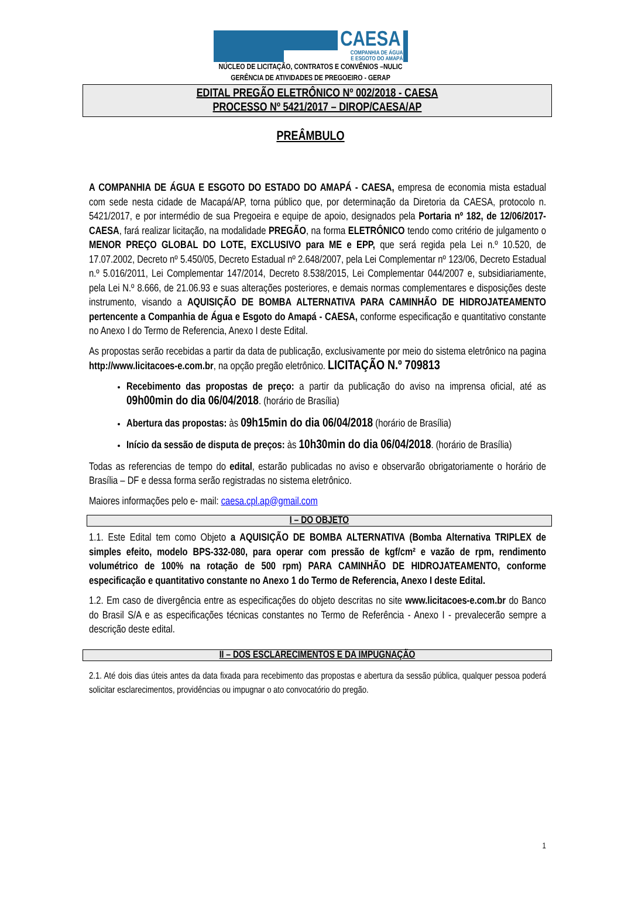CAESA
COMPANHIA DE ÁGUA
E ESGOTO DO AMAPÁ
NÚCLEO DE LICITAÇÃO, CONTRATOS E CONVÊNIOS –NULIC
GERÊNCIA DE ATIVIDADES DE PREGOEIRO - GERAP
EDITAL PREGÃO ELETRÔNICO Nº 002/2018 - CAESA
PROCESSO Nº 5421/2017 – DIROP/CAESA/AP
PREÂMBULO
A COMPANHIA DE ÁGUA E ESGOTO DO ESTADO DO AMAPÁ - CAESA, empresa de economia mista estadual com sede nesta cidade de Macapá/AP, torna público que, por determinação da Diretoria da CAESA, protocolo n. 5421/2017, e por intermédio de sua Pregoeira e equipe de apoio, designados pela Portaria nº 182, de 12/06/2017-CAESA, fará realizar licitação, na modalidade PREGÃO, na forma ELETRÔNICO tendo como critério de julgamento o MENOR PREÇO GLOBAL DO LOTE, EXCLUSIVO para ME e EPP, que será regida pela Lei n.º 10.520, de 17.07.2002, Decreto nº 5.450/05, Decreto Estadual nº 2.648/2007, pela Lei Complementar nº 123/06, Decreto Estadual n.º 5.016/2011, Lei Complementar 147/2014, Decreto 8.538/2015, Lei Complementar 044/2007 e, subsidiariamente, pela Lei N.º 8.666, de 21.06.93 e suas alterações posteriores, e demais normas complementares e disposições deste instrumento, visando a AQUISIÇÃO DE BOMBA ALTERNATIVA PARA CAMINHÃO DE HIDROJATEAMENTO pertencente a Companhia de Água e Esgoto do Amapá - CAESA, conforme especificação e quantitativo constante no Anexo I do Termo de Referencia, Anexo I deste Edital.
As propostas serão recebidas a partir da data de publicação, exclusivamente por meio do sistema eletrônico na pagina http://www.licitacoes-e.com.br, na opção pregão eletrônico. LICITAÇÃO N.º 709813
Recebimento das propostas de preço: a partir da publicação do aviso na imprensa oficial, até as 09h00min do dia 06/04/2018. (horário de Brasília)
Abertura das propostas: às 09h15min do dia 06/04/2018 (horário de Brasília)
Início da sessão de disputa de preços: às 10h30min do dia 06/04/2018. (horário de Brasília)
Todas as referencias de tempo do edital, estarão publicadas no aviso e observarão obrigatoriamente o horário de Brasília – DF e dessa forma serão registradas no sistema eletrônico.
Maiores informações pelo e- mail: caesa.cpl.ap@gmail.com
I – DO OBJETO
1.1. Este Edital tem como Objeto a AQUISIÇÃO DE BOMBA ALTERNATIVA (Bomba Alternativa TRIPLEX de simples efeito, modelo BPS-332-080, para operar com pressão de kgf/cm² e vazão de rpm, rendimento volumétrico de 100% na rotação de 500 rpm) PARA CAMINHÃO DE HIDROJATEAMENTO, conforme especificação e quantitativo constante no Anexo 1 do Termo de Referencia, Anexo I deste Edital.
1.2. Em caso de divergência entre as especificações do objeto descritas no site www.licitacoes-e.com.br do Banco do Brasil S/A e as especificações técnicas constantes no Termo de Referência - Anexo I - prevalecerão sempre a descrição deste edital.
II – DOS ESCLARECIMENTOS E DA IMPUGNAÇÃO
2.1. Até dois dias úteis antes da data fixada para recebimento das propostas e abertura da sessão pública, qualquer pessoa poderá solicitar esclarecimentos, providências ou impugnar o ato convocatório do pregão.
1